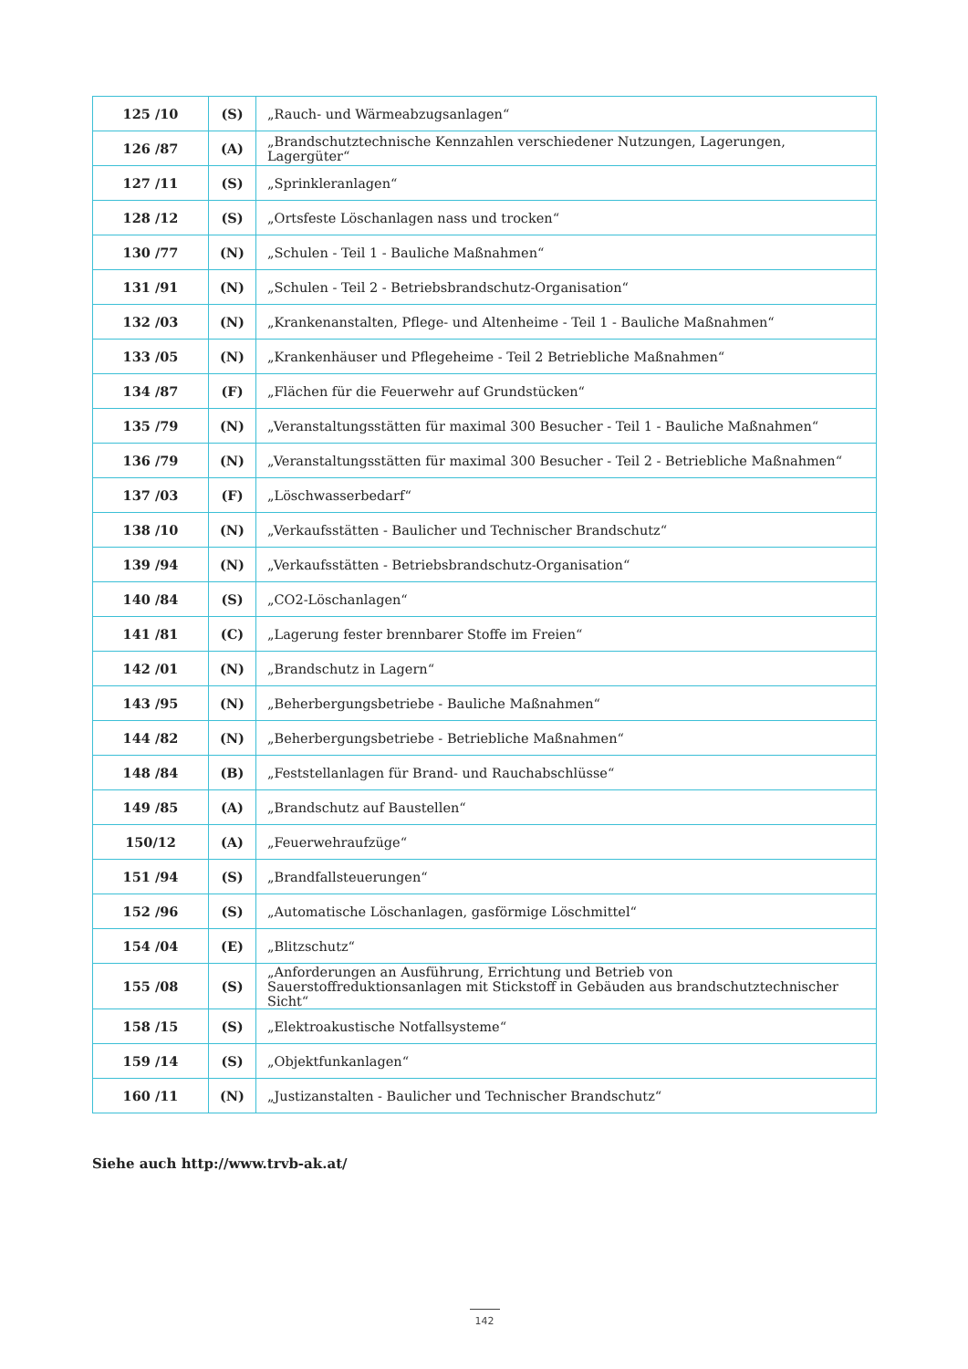| 125 /10 | (S) | „Rauch- und Wärmeabzugsanlagen“ |
| 126 /87 | (A) | „Brandschutztechnische Kennzahlen verschiedener Nutzungen, Lagerungen, Lagergüter“ |
| 127 /11 | (S) | „Sprinkleranlagen“ |
| 128 /12 | (S) | „Ortsfeste Löschanlagen nass und trocken“ |
| 130 /77 | (N) | „Schulen - Teil 1 - Bauliche Maßnahmen“ |
| 131 /91 | (N) | „Schulen - Teil 2 - Betriebsbrandschutz-Organisation“ |
| 132 /03 | (N) | „Krankenanstalten, Pflege- und Altenheime - Teil 1 - Bauliche Maßnahmen“ |
| 133 /05 | (N) | „Krankenhäuser und Pflegeheime - Teil 2 Betriebliche Maßnahmen“ |
| 134 /87 | (F) | „Flächen für die Feuerwehr auf Grundstücken“ |
| 135 /79 | (N) | „Veranstaltungsstätten für maximal 300 Besucher - Teil 1 - Bauliche Maßnahmen“ |
| 136 /79 | (N) | „Veranstaltungsstätten für maximal 300 Besucher - Teil 2 - Betriebliche Maßnahmen“ |
| 137 /03 | (F) | „Löschwasserbedarf“ |
| 138 /10 | (N) | „Verkaufsstätten - Baulicher und Technischer Brandschutz“ |
| 139 /94 | (N) | „Verkaufsstätten - Betriebsbrandschutz-Organisation“ |
| 140 /84 | (S) | „CO2-Löschanlagen“ |
| 141 /81 | (C) | „Lagerung fester brennbarer Stoffe im Freien“ |
| 142 /01 | (N) | „Brandschutz in Lagern“ |
| 143 /95 | (N) | „Beherbergungsbetriebe - Bauliche Maßnahmen“ |
| 144 /82 | (N) | „Beherbergungsbetriebe - Betriebliche Maßnahmen“ |
| 148 /84 | (B) | „Feststellanlagen für Brand- und Rauchabschlüsse“ |
| 149 /85 | (A) | „Brandschutz auf Baustellen“ |
| 150/12 | (A) | „Feuerwehraufzüge“ |
| 151 /94 | (S) | „Brandfallsteuerungen“ |
| 152 /96 | (S) | „Automatische Löschanlagen, gasförmige Löschmittel“ |
| 154 /04 | (E) | „Blitzschutz“ |
| 155 /08 | (S) | „Anforderungen an Ausführung, Errichtung und Betrieb von Sauerstoffreduktionsanlagen mit Stickstoff in Gebäuden aus brandschutztechnischer Sicht“ |
| 158 /15 | (S) | „Elektroakustische Notfallsysteme“ |
| 159 /14 | (S) | „Objektfunkanlagen“ |
| 160 /11 | (N) | „Justizanstalten - Baulicher und Technischer Brandschutz“ |
Siehe auch http://www.trvb-ak.at/
142